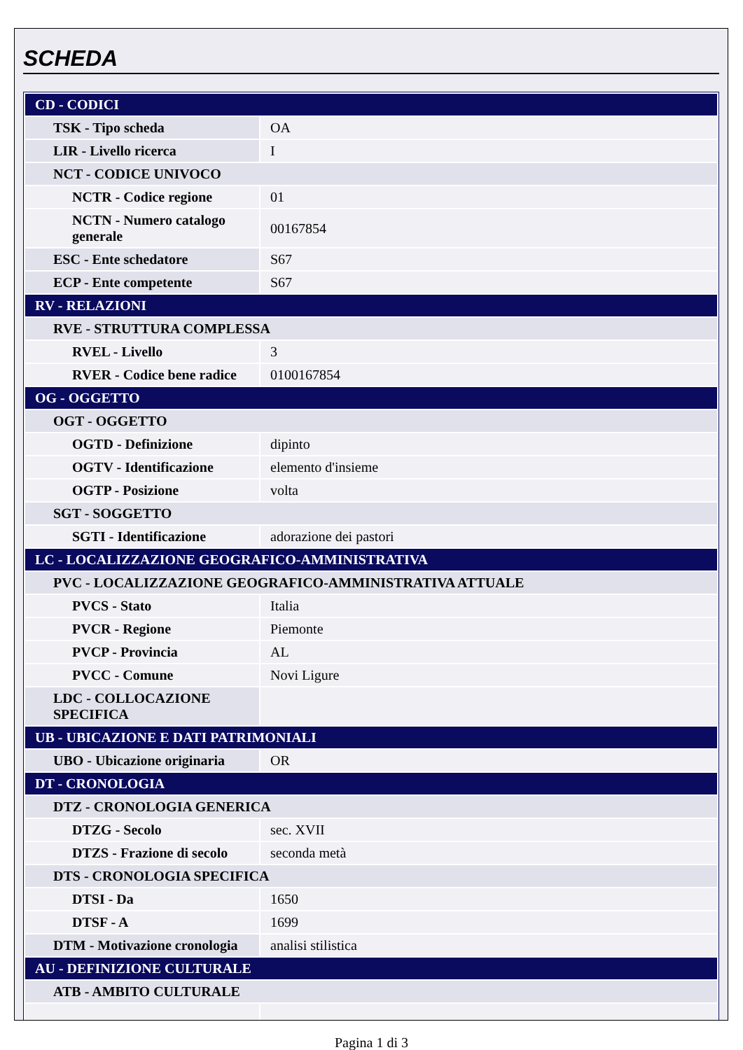SCHEDA
| CD - CODICI | |
| TSK - Tipo scheda | OA |
| LIR - Livello ricerca | I |
| NCT - CODICE UNIVOCO | |
| NCTR - Codice regione | 01 |
| NCTN - Numero catalogo generale | 00167854 |
| ESC - Ente schedatore | S67 |
| ECP - Ente competente | S67 |
| RV - RELAZIONI | |
| RVE - STRUTTURA COMPLESSA | |
| RVEL - Livello | 3 |
| RVER - Codice bene radice | 0100167854 |
| OG - OGGETTO | |
| OGT - OGGETTO | |
| OGTD - Definizione | dipinto |
| OGTV - Identificazione | elemento d'insieme |
| OGTP - Posizione | volta |
| SGT - SOGGETTO | |
| SGTI - Identificazione | adorazione dei pastori |
| LC - LOCALIZZAZIONE GEOGRAFICO-AMMINISTRATIVA | |
| PVC - LOCALIZZAZIONE GEOGRAFICO-AMMINISTRATIVA ATTUALE | |
| PVCS - Stato | Italia |
| PVCR - Regione | Piemonte |
| PVCP - Provincia | AL |
| PVCC - Comune | Novi Ligure |
| LDC - COLLOCAZIONE SPECIFICA | |
| UB - UBICAZIONE E DATI PATRIMONIALI | |
| UBO - Ubicazione originaria | OR |
| DT - CRONOLOGIA | |
| DTZ - CRONOLOGIA GENERICA | |
| DTZG - Secolo | sec. XVII |
| DTZS - Frazione di secolo | seconda metà |
| DTS - CRONOLOGIA SPECIFICA | |
| DTSI - Da | 1650 |
| DTSF - A | 1699 |
| DTM - Motivazione cronologia | analisi stilistica |
| AU - DEFINIZIONE CULTURALE | |
| ATB - AMBITO CULTURALE | |
Pagina 1 di 3